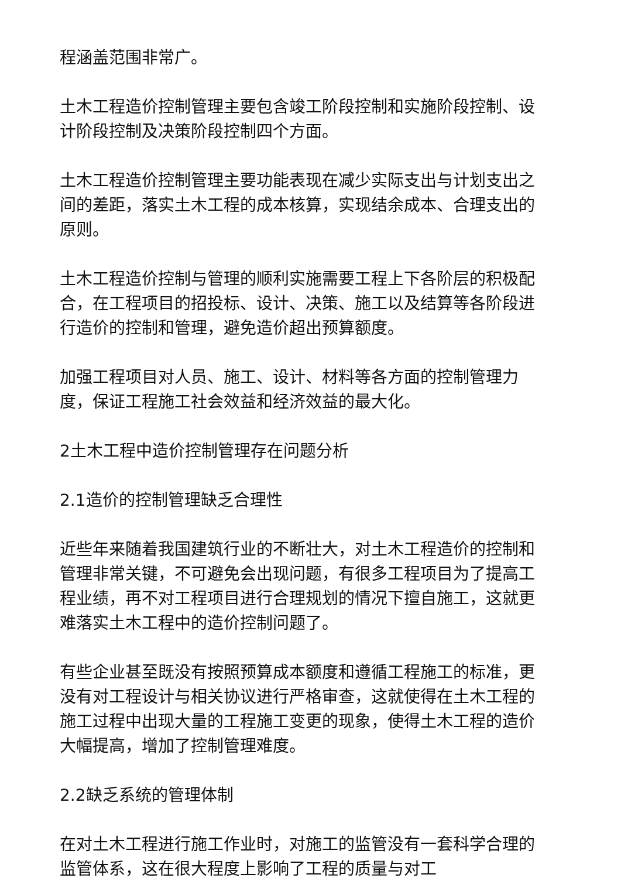程涵盖范围非常广。
土木工程造价控制管理主要包含竣工阶段控制和实施阶段控制、设计阶段控制及决策阶段控制四个方面。
土木工程造价控制管理主要功能表现在减少实际支出与计划支出之间的差距，落实土木工程的成本核算，实现结余成本、合理支出的原则。
土木工程造价控制与管理的顺利实施需要工程上下各阶层的积极配合，在工程项目的招投标、设计、决策、施工以及结算等各阶段进行造价的控制和管理，避免造价超出预算额度。
加强工程项目对人员、施工、设计、材料等各方面的控制管理力度，保证工程施工社会效益和经济效益的最大化。
2土木工程中造价控制管理存在问题分析
2.1造价的控制管理缺乏合理性
近些年来随着我国建筑行业的不断壮大，对土木工程造价的控制和管理非常关键，不可避免会出现问题，有很多工程项目为了提高工程业绩，再不对工程项目进行合理规划的情况下擅自施工，这就更难落实土木工程中的造价控制问题了。
有些企业甚至既没有按照预算成本额度和遵循工程施工的标准，更没有对工程设计与相关协议进行严格审查，这就使得在土木工程的施工过程中出现大量的工程施工变更的现象，使得土木工程的造价大幅提高，增加了控制管理难度。
2.2缺乏系统的管理体制
在对土木工程进行施工作业时，对施工的监管没有一套科学合理的监管体系，这在很大程度上影响了工程的质量与对工